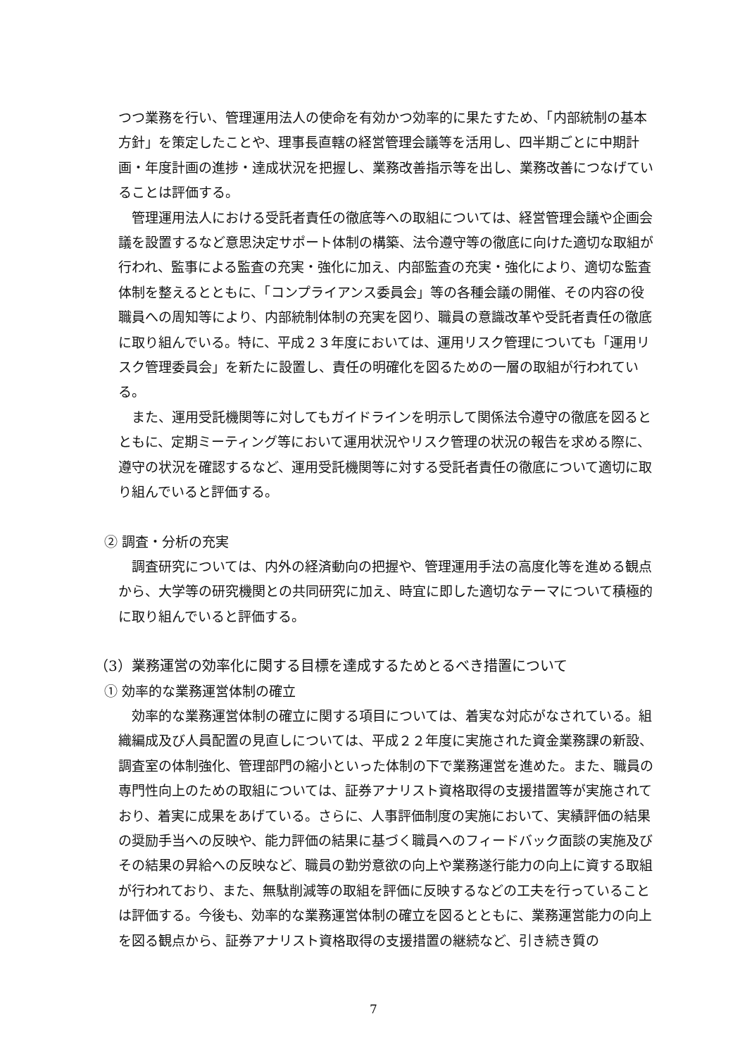つつ業務を行い、管理運用法人の使命を有効かつ効率的に果たすため、「内部統制の基本方針」を策定したことや、理事長直轄の経営管理会議等を活用し、四半期ごとに中期計画・年度計画の進捗・達成状況を把握し、業務改善指示等を出し、業務改善につなげていることは評価する。
管理運用法人における受託者責任の徹底等への取組については、経営管理会議や企画会議を設置するなど意思決定サポート体制の構築、法令遵守等の徹底に向けた適切な取組が行われ、監事による監査の充実・強化に加え、内部監査の充実・強化により、適切な監査体制を整えるとともに、「コンプライアンス委員会」等の各種会議の開催、その内容の役職員への周知等により、内部統制体制の充実を図り、職員の意識改革や受託者責任の徹底に取り組んでいる。特に、平成２３年度においては、運用リスク管理についても「運用リスク管理委員会」を新たに設置し、責任の明確化を図るための一層の取組が行われている。
また、運用受託機関等に対してもガイドラインを明示して関係法令遵守の徹底を図るとともに、定期ミーティング等において運用状況やリスク管理の状況の報告を求める際に、遵守の状況を確認するなど、運用受託機関等に対する受託者責任の徹底について適切に取り組んでいると評価する。
② 調査・分析の充実
調査研究については、内外の経済動向の把握や、管理運用手法の高度化等を進める観点から、大学等の研究機関との共同研究に加え、時宜に即した適切なテーマについて積極的に取り組んでいると評価する。
（3）業務運営の効率化に関する目標を達成するためとるべき措置について
① 効率的な業務運営体制の確立
効率的な業務運営体制の確立に関する項目については、着実な対応がなされている。組織編成及び人員配置の見直しについては、平成２２年度に実施された資金業務課の新設、調査室の体制強化、管理部門の縮小といった体制の下で業務運営を進めた。また、職員の専門性向上のための取組については、証券アナリスト資格取得の支援措置等が実施されており、着実に成果をあげている。さらに、人事評価制度の実施において、実績評価の結果の奨励手当への反映や、能力評価の結果に基づく職員へのフィードバック面談の実施及びその結果の昇給への反映など、職員の勤労意欲の向上や業務遂行能力の向上に資する取組が行われており、また、無駄削減等の取組を評価に反映するなどの工夫を行っていることは評価する。今後も、効率的な業務運営体制の確立を図るとともに、業務運営能力の向上を図る観点から、証券アナリスト資格取得の支援措置の継続など、引き続き質の
7